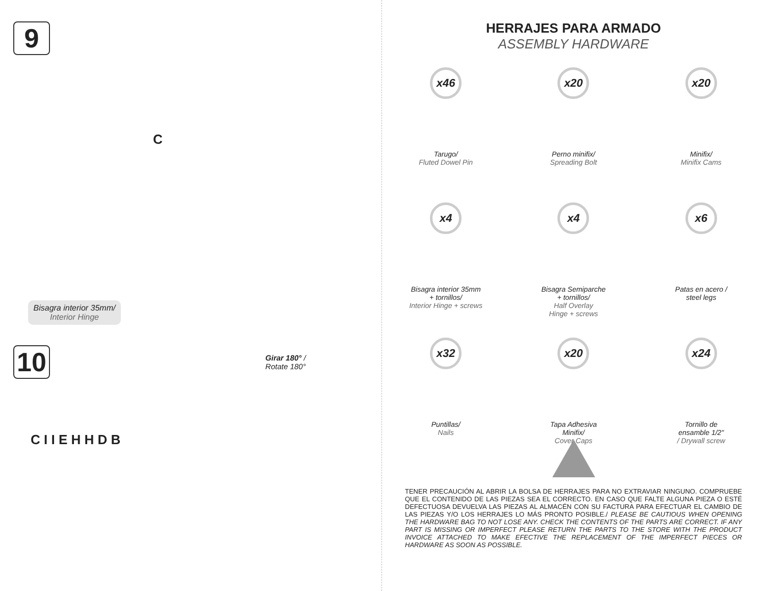9
C
Bisagra interior 35mm/
Interior Hinge
10
Girar 180° /
Rotate 180°
C I I E H H D B
HERRAJES PARA ARMADO
ASSEMBLY HARDWARE
x46
Tarugo/
Fluted Dowel Pin
x20
Perno minifix/
Spreading Bolt
x20
Minifix/
Minifix Cams
x4
Bisagra interior 35mm
+ tornillos/
Interior Hinge + screws
x4
Bisagra Semiparche
+ tornillos/
Half Overlay
Hinge + screws
x6
Patas en acero /
steel legs
x32
Puntillas/
Nails
x20
Tapa Adhesiva
Minifix/
Cover Caps
x24
Tornillo de
ensamble 1/2"
/ Drywall screw
TENER PRECAUCIÓN AL ABRIR LA BOLSA DE HERRAJES PARA NO EXTRAVIAR NINGUNO. COMPRUEBE QUE EL CONTENIDO DE LAS PIEZAS SEA EL CORRECTO. EN CASO QUE FALTE ALGUNA PIEZA O ESTÉ DEFECTUOSA DEVUELVA LAS PIEZAS AL ALMACÉN CON SU FACTURA PARA EFECTUAR EL CAMBIO DE LAS PIEZAS Y/O LOS HERRAJES LO MÁS PRONTO POSIBLE./ PLEASE BE CAUTIOUS WHEN OPENING THE HARDWARE BAG TO NOT LOSE ANY. CHECK THE CONTENTS OF THE PARTS ARE CORRECT. IF ANY PART IS MISSING OR IMPERFECT PLEASE RETURN THE PARTS TO THE STORE WITH THE PRODUCT INVOICE ATTACHED TO MAKE EFECTIVE THE REPLACEMENT OF THE IMPERFECT PIECES OR HARDWARE AS SOON AS POSSIBLE.